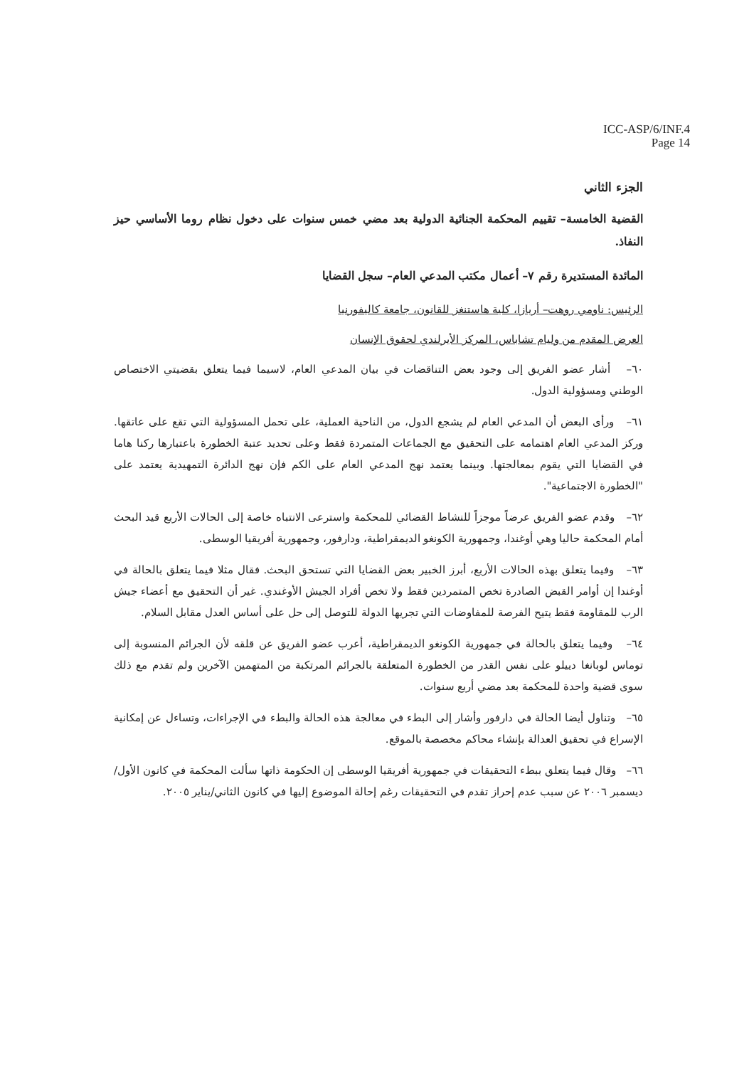ICC-ASP/6/INF.4
Page 14
الجزء الثاني
القضية الخامسة– تقييم المحكمة الجنائية الدولية بعد مضي خمس سنوات على دخول نظام روما الأساسي حيز النفاذ.
المائدة المستديرة رقم ٧– أعمال مكتب المدعي العام– سجل القضايا
الرئيس: ناومي روهت– أريازا، كلية هاستنغز للقانون، جامعة كاليفورنيا
العرض المقدم من وليام تشاباس، المركز الأيرلندي لحقوق الإنسان
٦٠– أشار عضو الفريق إلى وجود بعض التناقضات في بيان المدعي العام، لاسيما فيما يتعلق بقضيتي الاختصاص الوطني ومسؤولية الدول.
٦١– ورأى البعض أن المدعي العام لم يشجع الدول، من الناحية العملية، على تحمل المسؤولية التي تقع على عاتقها. وركز المدعي العام اهتمامه على التحقيق مع الجماعات المتمردة فقط وعلى تحديد عتبة الخطورة باعتبارها ركنا هاما في القضايا التي يقوم بمعالجتها. وبينما يعتمد نهج المدعي العام على الكم فإن نهج الدائرة التمهيدية يعتمد على "الخطورة الاجتماعية".
٦٢– وقدم عضو الفريق عرضاً موجزاً للنشاط القضائي للمحكمة واسترعى الانتباه خاصة إلى الحالات الأربع قيد البحث أمام المحكمة حاليا وهي أوغندا، وجمهورية الكونغو الديمقراطية، ودارفور، وجمهورية أفريقيا الوسطى.
٦٣– وفيما يتعلق بهذه الحالات الأربع، أبرز الخبير بعض القضايا التي تستحق البحث. فقال مثلا فيما يتعلق بالحالة في أوغندا إن أوامر القبض الصادرة تخص المتمردين فقط ولا تخص أفراد الجيش الأوغندي. غير أن التحقيق مع أعضاء جيش الرب للمقاومة فقط يتيح الفرصة للمفاوضات التي تجريها الدولة للتوصل إلى حل على أساس العدل مقابل السلام.
٦٤– وفيما يتعلق بالحالة في جمهورية الكونغو الديمقراطية، أعرب عضو الفريق عن قلقه لأن الجرائم المنسوبة إلى توماس لوبانغا دييلو على نفس القدر من الخطورة المتعلقة بالجرائم المرتكبة من المتهمين الآخرين ولم تقدم مع ذلك سوى قضية واحدة للمحكمة بعد مضي أربع سنوات.
٦٥– وتناول أيضا الحالة في دارفور وأشار إلى البطء في معالجة هذه الحالة والبطء في الإجراءات، وتساءل عن إمكانية الإسراع في تحقيق العدالة بإنشاء محاكم مخصصة بالموقع.
٦٦– وقال فيما يتعلق ببطء التحقيقات في جمهورية أفريقيا الوسطى إن الحكومة ذاتها سألت المحكمة في كانون الأول/ديسمبر ٢٠٠٦ عن سبب عدم إحراز تقدم في التحقيقات رغم إحالة الموضوع إليها في كانون الثاني/يناير ٢٠٠٥.